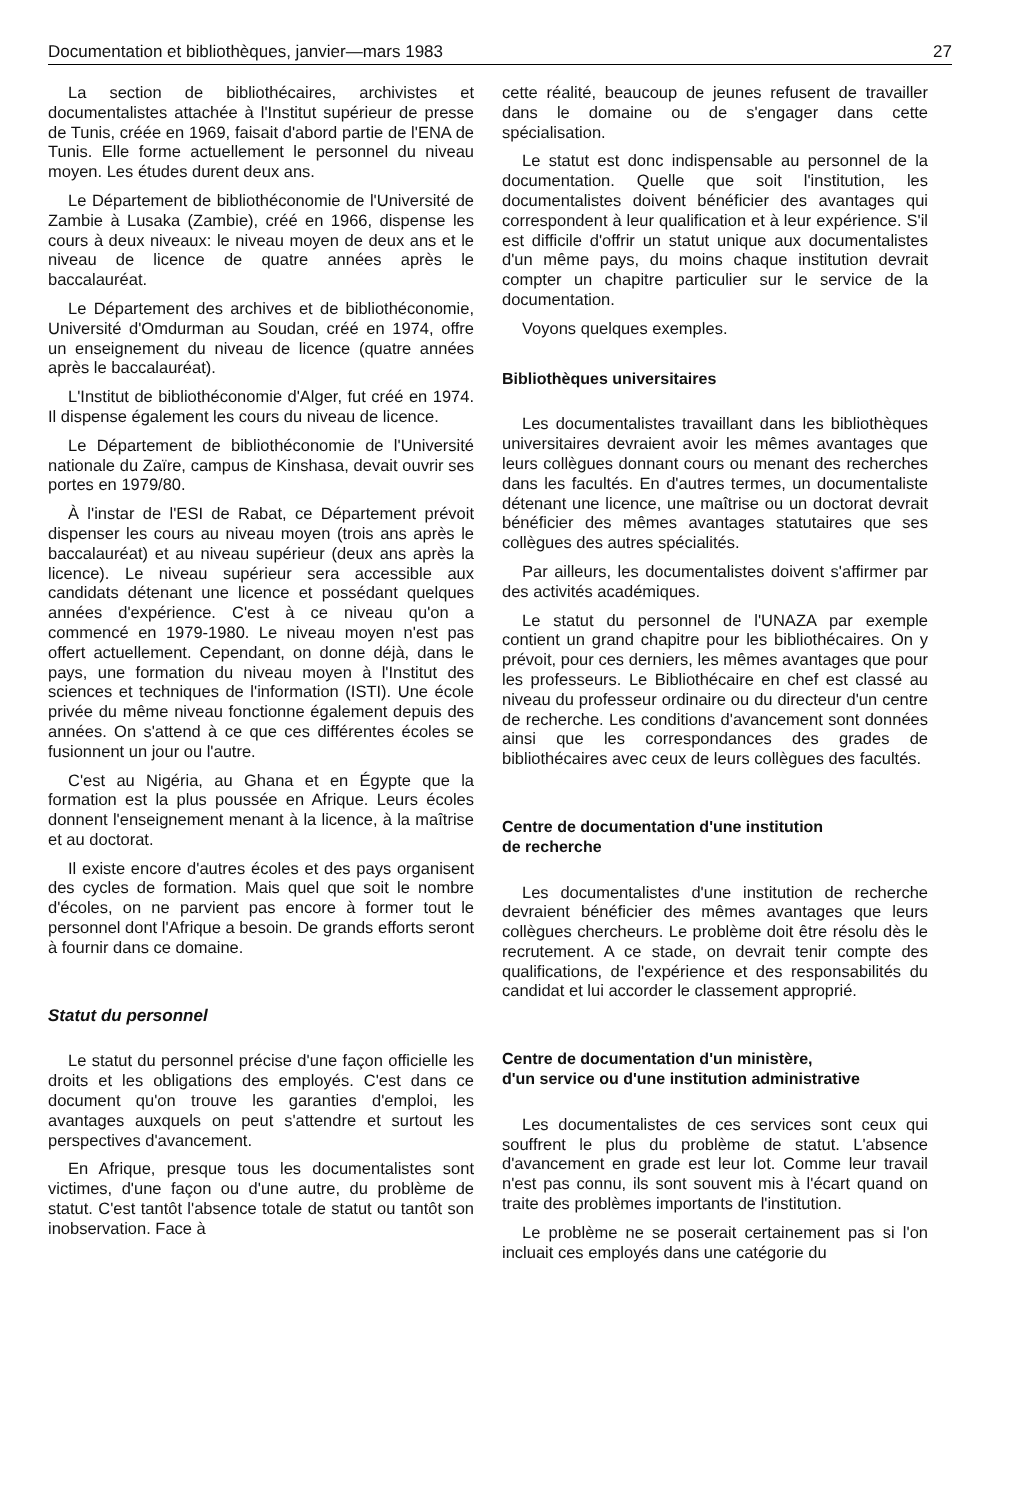Documentation et bibliothèques, janvier—mars 1983 27
La section de bibliothécaires, archivistes et documentalistes attachée à l'Institut supérieur de presse de Tunis, créée en 1969, faisait d'abord partie de l'ENA de Tunis. Elle forme actuellement le personnel du niveau moyen. Les études durent deux ans.
Le Département de bibliothéconomie de l'Université de Zambie à Lusaka (Zambie), créé en 1966, dispense les cours à deux niveaux: le niveau moyen de deux ans et le niveau de licence de quatre années après le baccalauréat.
Le Département des archives et de bibliothéconomie, Université d'Omdurman au Soudan, créé en 1974, offre un enseignement du niveau de licence (quatre années après le baccalauréat).
L'Institut de bibliothéconomie d'Alger, fut créé en 1974. Il dispense également les cours du niveau de licence.
Le Département de bibliothéconomie de l'Université nationale du Zaïre, campus de Kinshasa, devait ouvrir ses portes en 1979/80.
À l'instar de l'ESI de Rabat, ce Département prévoit dispenser les cours au niveau moyen (trois ans après le baccalauréat) et au niveau supérieur (deux ans après la licence). Le niveau supérieur sera accessible aux candidats détenant une licence et possédant quelques années d'expérience. C'est à ce niveau qu'on a commencé en 1979-1980. Le niveau moyen n'est pas offert actuellement. Cependant, on donne déjà, dans le pays, une formation du niveau moyen à l'Institut des sciences et techniques de l'information (ISTI). Une école privée du même niveau fonctionne également depuis des années. On s'attend à ce que ces différentes écoles se fusionnent un jour ou l'autre.
C'est au Nigéria, au Ghana et en Égypte que la formation est la plus poussée en Afrique. Leurs écoles donnent l'enseignement menant à la licence, à la maîtrise et au doctorat.
Il existe encore d'autres écoles et des pays organisent des cycles de formation. Mais quel que soit le nombre d'écoles, on ne parvient pas encore à former tout le personnel dont l'Afrique a besoin. De grands efforts seront à fournir dans ce domaine.
Statut du personnel
Le statut du personnel précise d'une façon officielle les droits et les obligations des employés. C'est dans ce document qu'on trouve les garanties d'emploi, les avantages auxquels on peut s'attendre et surtout les perspectives d'avancement.
En Afrique, presque tous les documentalistes sont victimes, d'une façon ou d'une autre, du problème de statut. C'est tantôt l'absence totale de statut ou tantôt son inobservation. Face à
cette réalité, beaucoup de jeunes refusent de travailler dans le domaine ou de s'engager dans cette spécialisation.
Le statut est donc indispensable au personnel de la documentation. Quelle que soit l'institution, les documentalistes doivent bénéficier des avantages qui correspondent à leur qualification et à leur expérience. S'il est difficile d'offrir un statut unique aux documentalistes d'un même pays, du moins chaque institution devrait compter un chapitre particulier sur le service de la documentation.
Voyons quelques exemples.
Bibliothèques universitaires
Les documentalistes travaillant dans les bibliothèques universitaires devraient avoir les mêmes avantages que leurs collègues donnant cours ou menant des recherches dans les facultés. En d'autres termes, un documentaliste détenant une licence, une maîtrise ou un doctorat devrait bénéficier des mêmes avantages statutaires que ses collègues des autres spécialités.
Par ailleurs, les documentalistes doivent s'affirmer par des activités académiques.
Le statut du personnel de l'UNAZA par exemple contient un grand chapitre pour les bibliothécaires. On y prévoit, pour ces derniers, les mêmes avantages que pour les professeurs. Le Bibliothécaire en chef est classé au niveau du professeur ordinaire ou du directeur d'un centre de recherche. Les conditions d'avancement sont données ainsi que les correspondances des grades de bibliothécaires avec ceux de leurs collègues des facultés.
Centre de documentation d'une institution
de recherche
Les documentalistes d'une institution de recherche devraient bénéficier des mêmes avantages que leurs collègues chercheurs. Le problème doit être résolu dès le recrutement. A ce stade, on devrait tenir compte des qualifications, de l'expérience et des responsabilités du candidat et lui accorder le classement approprié.
Centre de documentation d'un ministère,
d'un service ou d'une institution administrative
Les documentalistes de ces services sont ceux qui souffrent le plus du problème de statut. L'absence d'avancement en grade est leur lot. Comme leur travail n'est pas connu, ils sont souvent mis à l'écart quand on traite des problèmes importants de l'institution.
Le problème ne se poserait certainement pas si l'on incluait ces employés dans une catégorie du